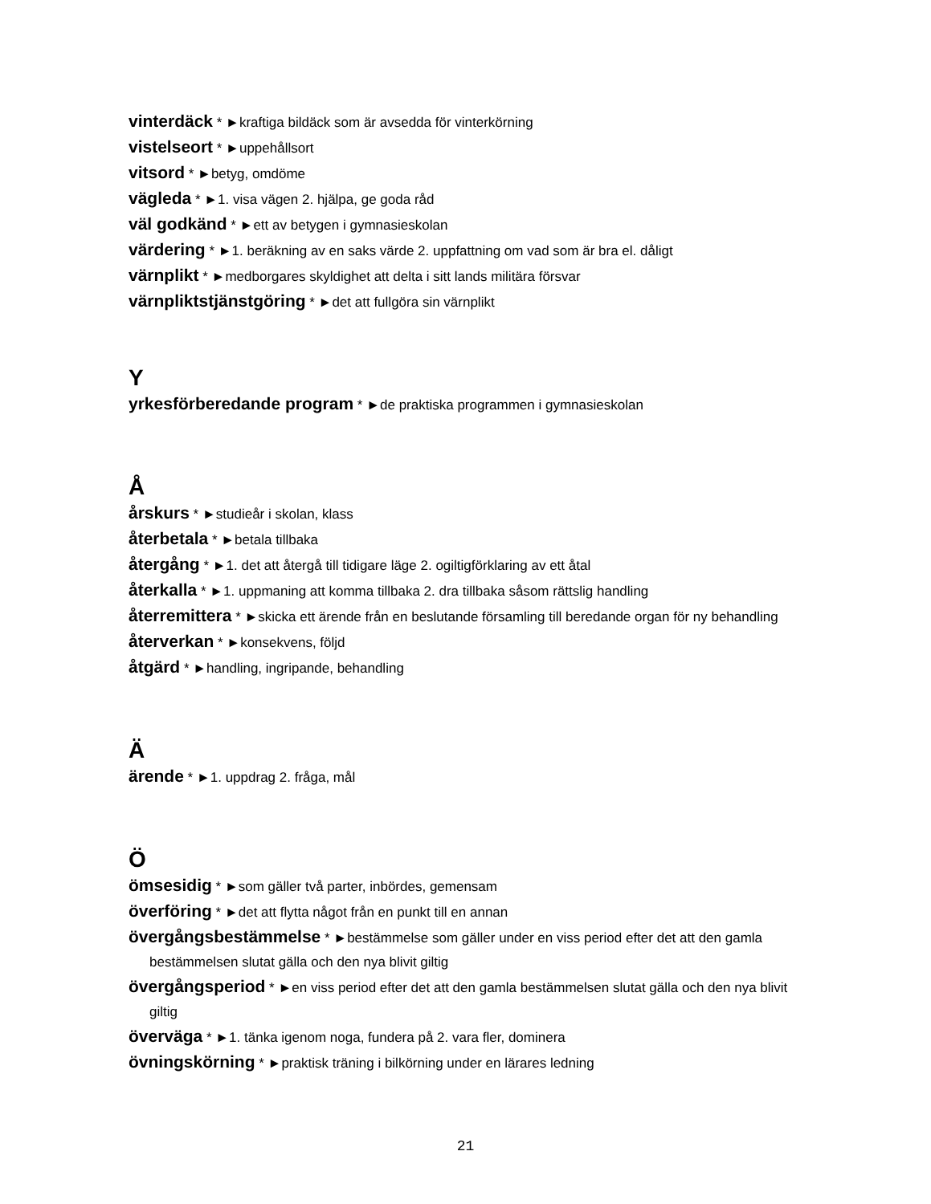vinterdäck * ►kraftiga bildäck som är avsedda för vinterkörning
vistelseort * ►uppehållsort
vitsord * ►betyg, omdöme
vägleda * ►1. visa vägen 2. hjälpa, ge goda råd
väl godkänd * ►ett av betygen i gymnasieskolan
värdering * ►1. beräkning av en saks värde 2. uppfattning om vad som är bra el. dåligt
värnplikt * ►medborgares skyldighet att delta i sitt lands militära försvar
värnpliktstjänstgöring * ►det att fullgöra sin värnplikt
Y
yrkesförberedande program * ►de praktiska programmen i gymnasieskolan
Å
årskurs * ►studieår i skolan, klass
återbetala * ►betala tillbaka
återgång * ►1. det att återgå till tidigare läge 2. ogiltigförklaring av ett åtal
återkalla * ►1. uppmaning att komma tillbaka 2. dra tillbaka såsom rättslig handling
återremittera * ►skicka ett ärende från en beslutande församling till beredande organ för ny behandling
återverkan * ►konsekvens, följd
åtgärd * ►handling, ingripande, behandling
Ä
ärende * ►1. uppdrag 2. fråga, mål
Ö
ömsesidig * ►som gäller två parter, inbördes, gemensam
överföring * ►det att flytta något från en punkt till en annan
övergångsbestämmelse * ►bestämmelse som gäller under en viss period efter det att den gamla bestämmelsen slutat gälla och den nya blivit giltig
övergångsperiod * ►en viss period efter det att den gamla bestämmelsen slutat gälla och den nya blivit giltig
överväga * ►1. tänka igenom noga, fundera på 2. vara fler, dominera
övningskörning * ►praktisk träning i bilkörning under en lärares ledning
21